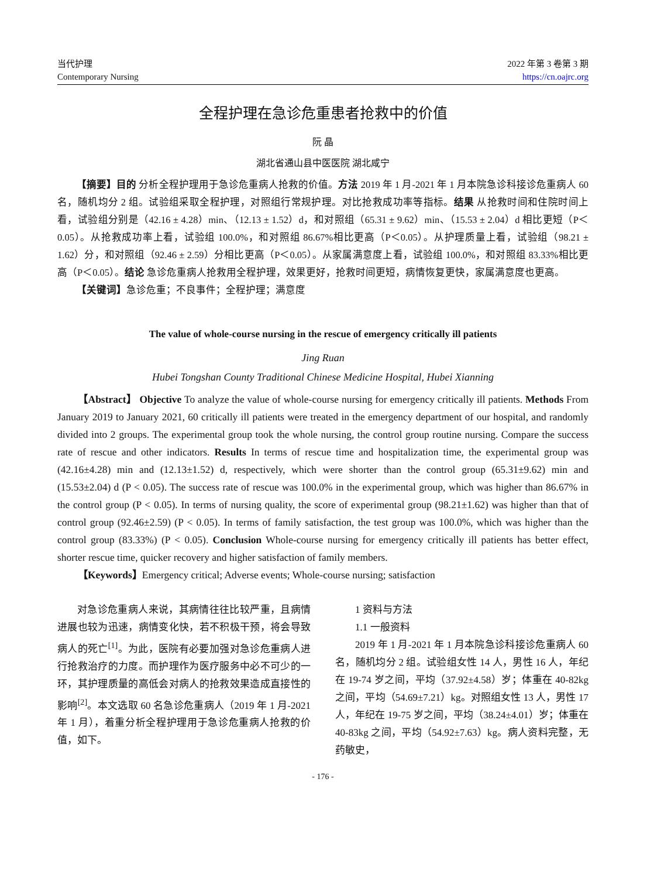当代护理
Contemporary Nursing
2022 年第 3 卷第 3 期
https://cn.oajrc.org
全程护理在急诊危重患者抢救中的价值
阮 晶
湖北省通山县中医医院 湖北咸宁
【摘要】目的 分析全程护理用于急诊危重病人抢救的价值。方法 2019 年 1 月-2021 年 1 月本院急诊科接诊危重病人 60 名，随机均分 2 组。试验组采取全程护理，对照组行常规护理。对比抢救成功率等指标。结果 从抢救时间和住院时间上看，试验组分别是（42.16 ± 4.28）min、（12.13 ± 1.52）d，和对照组（65.31 ± 9.62）min、（15.53 ± 2.04）d 相比更短（P＜0.05）。从抢救成功率上看，试验组 100.0%，和对照组 86.67%相比更高（P＜0.05）。从护理质量上看，试验组（98.21 ± 1.62）分，和对照组（92.46 ± 2.59）分相比更高（P＜0.05）。从家属满意度上看，试验组 100.0%，和对照组 83.33%相比更高（P＜0.05）。结论 急诊危重病人抢救用全程护理，效果更好，抢救时间更短，病情恢复更快，家属满意度也更高。
【关键词】急诊危重；不良事件；全程护理；满意度
The value of whole-course nursing in the rescue of emergency critically ill patients
Jing Ruan
Hubei Tongshan County Traditional Chinese Medicine Hospital, Hubei Xianning
【Abstract】 Objective To analyze the value of whole-course nursing for emergency critically ill patients. Methods From January 2019 to January 2021, 60 critically ill patients were treated in the emergency department of our hospital, and randomly divided into 2 groups. The experimental group took the whole nursing, the control group routine nursing. Compare the success rate of rescue and other indicators. Results In terms of rescue time and hospitalization time, the experimental group was (42.16±4.28) min and (12.13±1.52) d, respectively, which were shorter than the control group (65.31±9.62) min and (15.53±2.04) d (P < 0.05). The success rate of rescue was 100.0% in the experimental group, which was higher than 86.67% in the control group (P < 0.05). In terms of nursing quality, the score of experimental group (98.21±1.62) was higher than that of control group (92.46±2.59) (P < 0.05). In terms of family satisfaction, the test group was 100.0%, which was higher than the control group (83.33%) (P < 0.05). Conclusion Whole-course nursing for emergency critically ill patients has better effect, shorter rescue time, quicker recovery and higher satisfaction of family members.
【Keywords】Emergency critical; Adverse events; Whole-course nursing; satisfaction
对急诊危重病人来说，其病情往往比较严重，且病情进展也较为迅速，病情变化快，若不积极干预，将会导致病人的死亡<sup>[1]</sup>。为此，医院有必要加强对急诊危重病人进行抢救治疗的力度。而护理作为医疗服务中必不可少的一环，其护理质量的高低会对病人的抢救效果造成直接性的影响<sup>[2]</sup>。本文选取 60 名急诊危重病人（2019 年 1 月-2021 年 1 月），着重分析全程护理用于急诊危重病人抢救的价值，如下。
1 资料与方法
1.1 一般资料
2019 年 1 月-2021 年 1 月本院急诊科接诊危重病人 60 名，随机均分 2 组。试验组女性 14 人，男性 16 人，年纪在 19-74 岁之间，平均（37.92±4.58）岁；体重在 40-82kg 之间，平均（54.69±7.21）kg。对照组女性 13 人，男性 17 人，年纪在 19-75 岁之间，平均（38.24±4.01）岁；体重在 40-83kg 之间，平均（54.92±7.63）kg。病人资料完整，无药敏史，
- 176 -